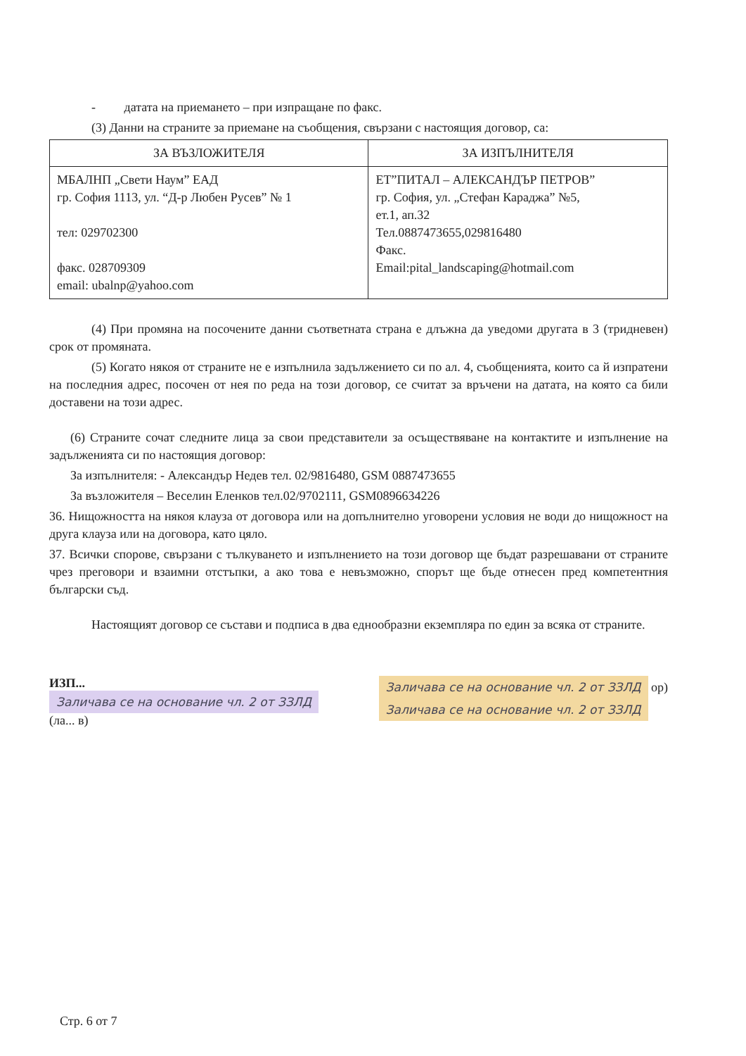- датата на приемането – при изпращане по факс.
(3) Данни на страните за приемане на съобщения, свързани с настоящия договор, са:
| ЗА ВЪЗЛОЖИТЕЛЯ | ЗА ИЗПЪЛНИТЕЛЯ |
| --- | --- |
| МБАЛНП „Свети Наум” ЕАД гр. София 1113, ул. “Д-р Любен Русев” № 1 тел: 029702300 факс. 028709309 email: ubalnp@yahoo.com | ЕТ”ПИТАЛ – АЛЕКСАНДЪР ПЕТРОВ” гр. София, ул. „Стефан Караджа” №5, ет.1, ап.32 Тел.0887473655,029816480 Факс. Email:pital_landscaping@hotmail.com |
(4) При промяна на посочените данни съответната страна е длъжна да уведоми другата в 3 (тридневен) срок от промяната.
(5) Когато някоя от страните не е изпълнила задължението си по ал. 4, съобщенията, които са й изпратени на последния адрес, посочен от нея по реда на този договор, се считат за връчени на датата, на която са били доставени на този адрес.
(6) Страните сочат следните лица за свои представители за осъществяване на контактите и изпълнение на задълженията си по настоящия договор:
За изпълнителя: - Александър Недев тел. 02/9816480, GSM 0887473655
За възложителя – Веселин Еленков тел.02/9702111, GSM0896634226
36. Нищожността на някоя клауза от договора или на допълнително уговорени условия не води до нищожност на друга клауза или на договора, като цяло.
37. Всички спорове, свързани с тълкуването и изпълнението на този договор ще бъдат разрешавани от страните чрез преговори и взаимни отстъпки, а ако това е невъзможно, спорът ще бъде отнесен пред компетентния български съд.
Настоящият договор се състави и подписа в два еднообразни екземпляра по един за всяка от страните.
ИЗП...
Заличава се на основание чл. 2 от ЗЗЛД
(ла... в)
Заличава се на основание чл. 2 от ЗЗЛД ор)
Заличава се на основание чл. 2 от ЗЗЛД
Стр. 6 от 7